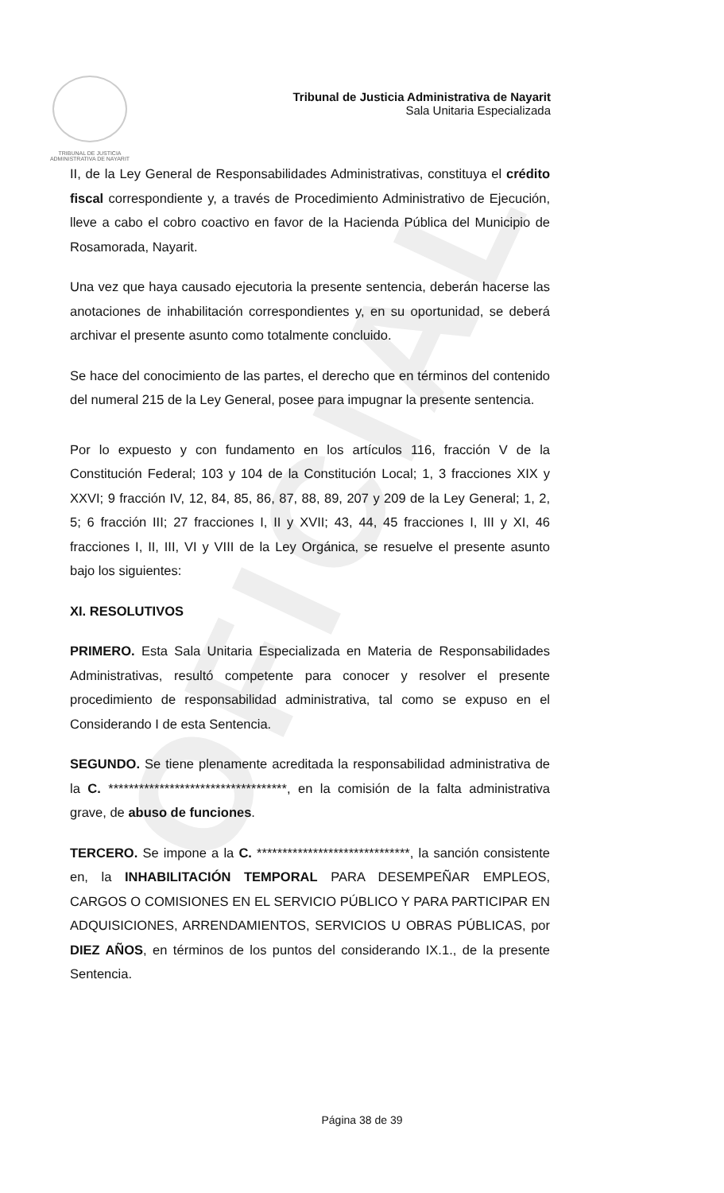OFICIAL
TRIBUNAL DE JUSTICIA
ADMINISTRATIVA DE NAYARIT
Tribunal de Justicia Administrativa de Nayarit
Sala Unitaria Especializada
II, de la Ley General de Responsabilidades Administrativas, constituya el crédito fiscal correspondiente y, a través de Procedimiento Administrativo de Ejecución, lleve a cabo el cobro coactivo en favor de la Hacienda Pública del Municipio de Rosamorada, Nayarit.
Una vez que haya causado ejecutoria la presente sentencia, deberán hacerse las anotaciones de inhabilitación correspondientes y, en su oportunidad, se deberá archivar el presente asunto como totalmente concluido.
Se hace del conocimiento de las partes, el derecho que en términos del contenido del numeral 215 de la Ley General, posee para impugnar la presente sentencia.
Por lo expuesto y con fundamento en los artículos 116, fracción V de la Constitución Federal; 103 y 104 de la Constitución Local; 1, 3 fracciones XIX y XXVI; 9 fracción IV, 12, 84, 85, 86, 87, 88, 89, 207 y 209 de la Ley General; 1, 2, 5; 6 fracción III; 27 fracciones I, II y XVII; 43, 44, 45 fracciones I, III y XI, 46 fracciones I, II, III, VI y VIII de la Ley Orgánica, se resuelve el presente asunto bajo los siguientes:
XI. RESOLUTIVOS
PRIMERO. Esta Sala Unitaria Especializada en Materia de Responsabilidades Administrativas, resultó competente para conocer y resolver el presente procedimiento de responsabilidad administrativa, tal como se expuso en el Considerando I de esta Sentencia.
SEGUNDO. Se tiene plenamente acreditada la responsabilidad administrativa de la C. ***********************************, en la comisión de la falta administrativa grave, de abuso de funciones.
TERCERO. Se impone a la C. ******************************, la sanción consistente en, la INHABILITACIÓN TEMPORAL PARA DESEMPEÑAR EMPLEOS, CARGOS O COMISIONES EN EL SERVICIO PÚBLICO Y PARA PARTICIPAR EN ADQUISICIONES, ARRENDAMIENTOS, SERVICIOS U OBRAS PÚBLICAS, por DIEZ AÑOS, en términos de los puntos del considerando IX.1., de la presente Sentencia.
Página 38 de 39